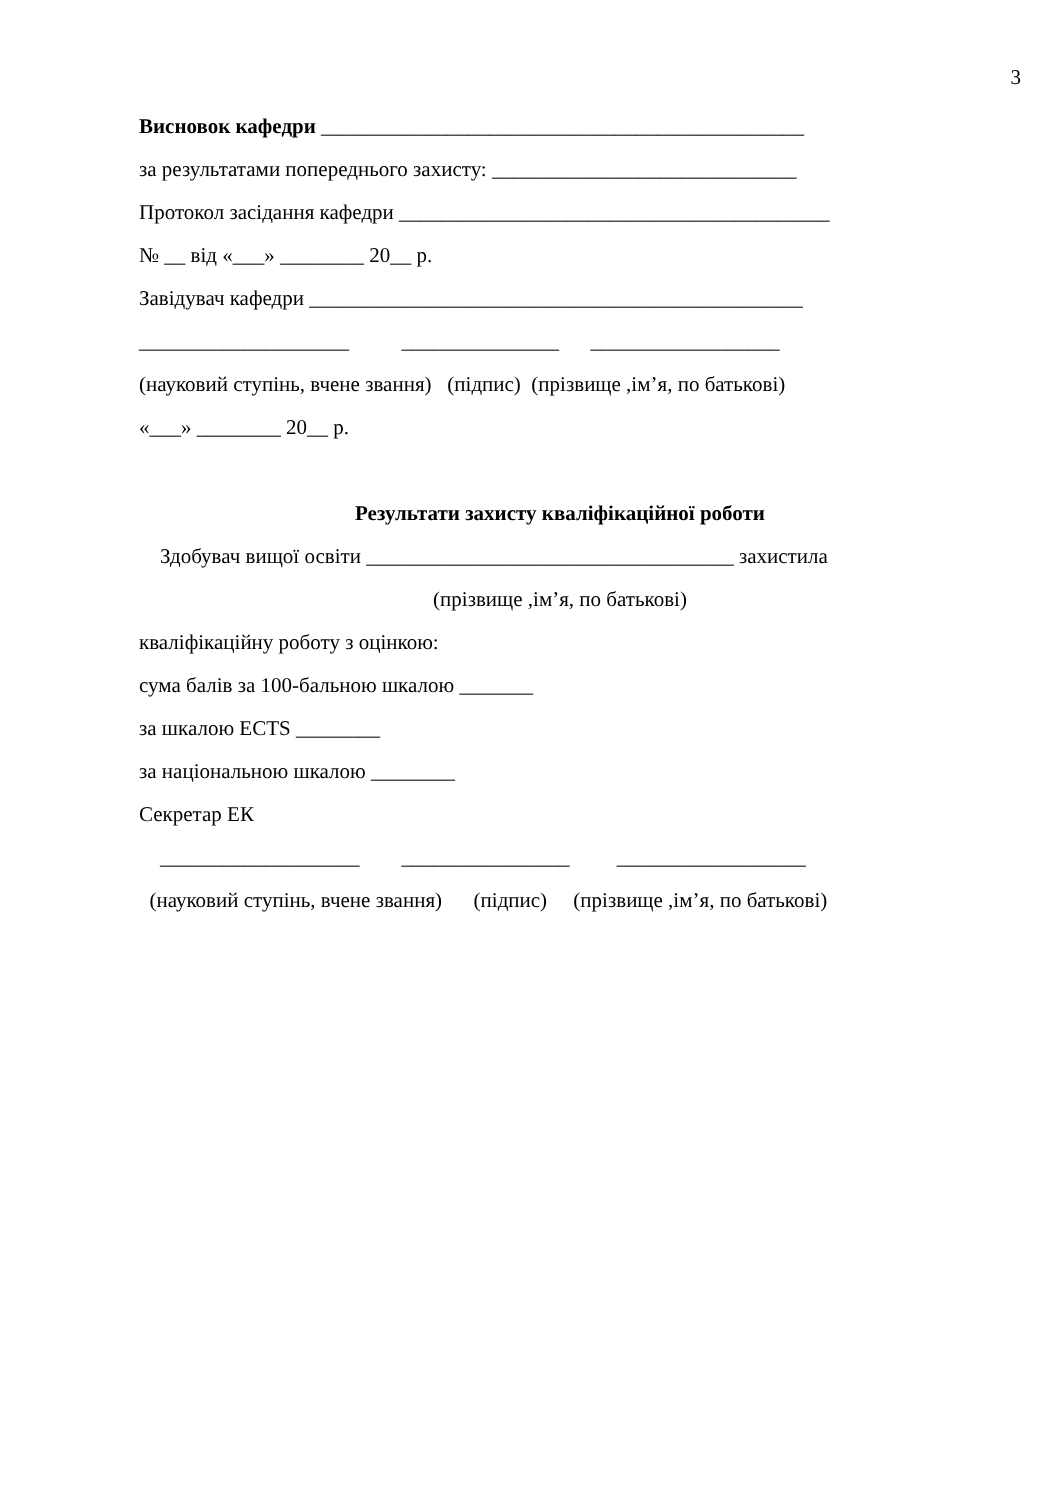3
Висновок кафедри ______________________________________________
за результатами попереднього захисту: _____________________________
Протокол засідання кафедри _________________________________________
№ __ від «___» ________ 20__ р.
Завідувач кафедри _______________________________________________
____________________ _______________ __________________
(науковий ступінь, вчене звання) (підпис) (прізвище ,ім’я, по батькові)
«___» ________ 20__ р.
Результати захисту кваліфікаційної роботи
Здобувач вищої освіти ___________________________________ захистила
(прізвище ,ім’я, по батькові)
кваліфікаційну роботу з оцінкою:
сума балів за 100-бальною шкалою _______
за шкалою ECTS ________
за національною шкалою ________
Секретар ЕК
___________________ ________________ __________________
(науковий ступінь, вчене звання) (підпис) (прізвище ,ім’я, по батькові)